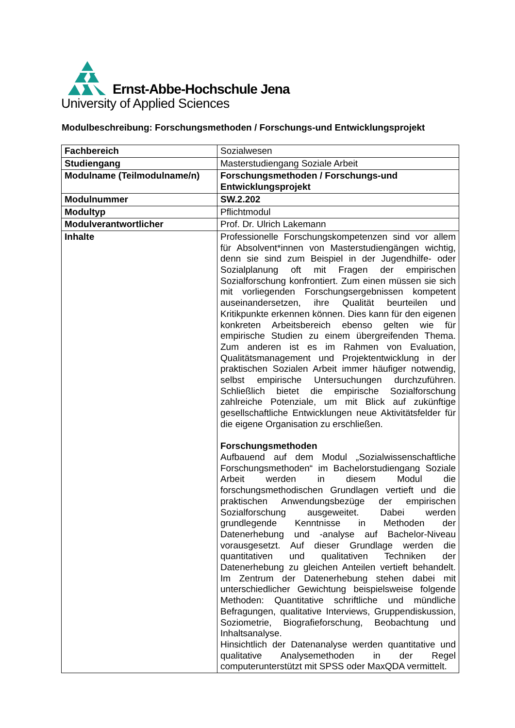Ernst-Abbe-Hochschule Jena
University of Applied Sciences
Modulbeschreibung: Forschungsmethoden / Forschungs-und Entwicklungsprojekt
| Fachbereich | Sozialwesen |
| Studiengang | Masterstudiengang Soziale Arbeit |
| Modulname (Teilmodulname/n) | Forschungsmethoden / Forschungs-und Entwicklungsprojekt |
| Modulnummer | SW.2.202 |
| Modultyp | Pflichtmodul |
| Modulverantwortlicher | Prof. Dr. Ulrich Lakemann |
| Inhalte | Professionelle Forschungskompetenzen sind vor allem für Absolvent*innen von Masterstudiengängen wichtig, denn sie sind zum Beispiel in der Jugendhilfe- oder Sozialplanung oft mit Fragen der empirischen Sozialforschung konfrontiert. Zum einen müssen sie sich mit vorliegenden Forschungsergebnissen kompetent auseinandersetzen, ihre Qualität beurteilen und Kritikpunkte erkennen können. Dies kann für den eigenen konkreten Arbeitsbereich ebenso gelten wie für empirische Studien zu einem übergreifenden Thema. Zum anderen ist es im Rahmen von Evaluation, Qualitätsmanagement und Projektentwicklung in der praktischen Sozialen Arbeit immer häufiger notwendig, selbst empirische Untersuchungen durchzuführen. Schließlich bietet die empirische Sozialforschung zahlreiche Potenziale, um mit Blick auf zukünftige gesellschaftliche Entwicklungen neue Aktivitätsfelder für die eigene Organisation zu erschließen. Forschungsmethoden Aufbauend auf dem Modul „Sozialwissenschaftliche Forschungsmethoden“ im Bachelorstudiengang Soziale Arbeit werden in diesem Modul die forschungsmethodischen Grundlagen vertieft und die praktischen Anwendungsbezüge der empirischen Sozialforschung ausgeweitet. Dabei werden grundlegende Kenntnisse in Methoden der Datenerhebung und -analyse auf Bachelor-Niveau vorausgesetzt. Auf dieser Grundlage werden die quantitativen und qualitativen Techniken der Datenerhebung zu gleichen Anteilen vertieft behandelt. Im Zentrum der Datenerhebung stehen dabei mit unterschiedlicher Gewichtung beispielsweise folgende Methoden: Quantitative schriftliche und mündliche Befragungen, qualitative Interviews, Gruppendiskussion, Soziometrie, Biografieforschung, Beobachtung und Inhaltsanalyse. Hinsichtlich der Datenanalyse werden quantitative und qualitative Analysemethoden in der Regel computerunterstützt mit SPSS oder MaxQDA vermittelt. |